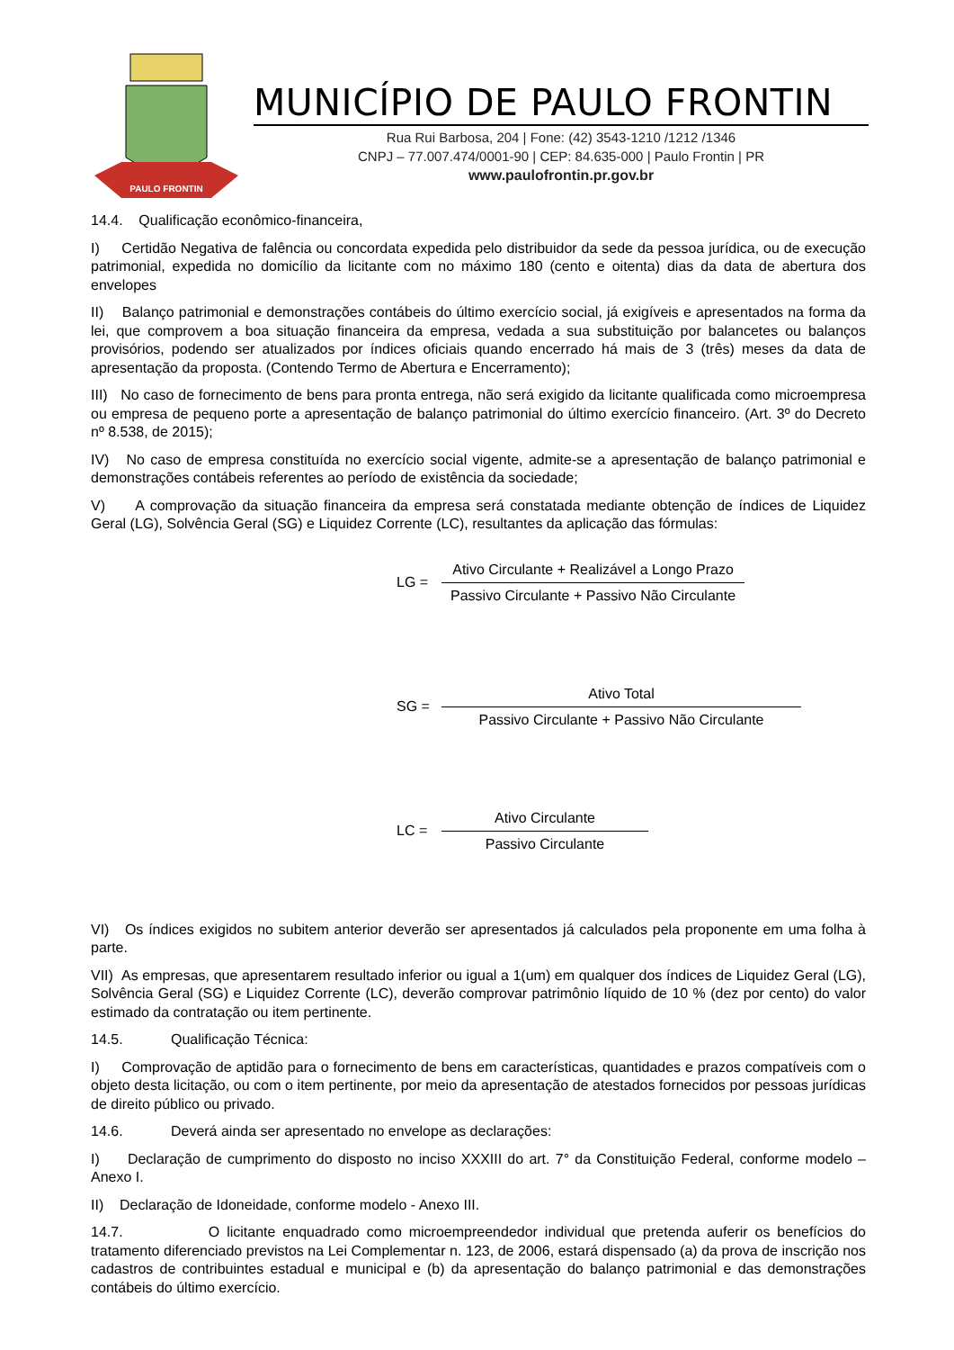PAULO FRONTIN
MUNICÍPIO DE PAULO FRONTIN
Rua Rui Barbosa, 204 | Fone: (42) 3543-1210 /1212 /1346
CNPJ – 77.007.474/0001-90 | CEP: 84.635-000 | Paulo Frontin | PR
www.paulofrontin.pr.gov.br
14.4. Qualificação econômico-financeira,
I) Certidão Negativa de falência ou concordata expedida pelo distribuidor da sede da pessoa jurídica, ou de execução patrimonial, expedida no domicílio da licitante com no máximo 180 (cento e oitenta) dias da data de abertura dos envelopes
II) Balanço patrimonial e demonstrações contábeis do último exercício social, já exigíveis e apresentados na forma da lei, que comprovem a boa situação financeira da empresa, vedada a sua substituição por balancetes ou balanços provisórios, podendo ser atualizados por índices oficiais quando encerrado há mais de 3 (três) meses da data de apresentação da proposta. (Contendo Termo de Abertura e Encerramento);
III) No caso de fornecimento de bens para pronta entrega, não será exigido da licitante qualificada como microempresa ou empresa de pequeno porte a apresentação de balanço patrimonial do último exercício financeiro. (Art. 3º do Decreto nº 8.538, de 2015);
IV) No caso de empresa constituída no exercício social vigente, admite-se a apresentação de balanço patrimonial e demonstrações contábeis referentes ao período de existência da sociedade;
V) A comprovação da situação financeira da empresa será constatada mediante obtenção de índices de Liquidez Geral (LG), Solvência Geral (SG) e Liquidez Corrente (LC), resultantes da aplicação das fórmulas:
LG =
Ativo Circulante + Realizável a Longo Prazo
Passivo Circulante + Passivo Não Circulante
SG =
Ativo Total
Passivo Circulante + Passivo Não Circulante
LC =
Ativo Circulante
Passivo Circulante
VI) Os índices exigidos no subitem anterior deverão ser apresentados já calculados pela proponente em uma folha à parte.
VII) As empresas, que apresentarem resultado inferior ou igual a 1(um) em qualquer dos índices de Liquidez Geral (LG), Solvência Geral (SG) e Liquidez Corrente (LC), deverão comprovar patrimônio líquido de 10 % (dez por cento) do valor estimado da contratação ou item pertinente.
14.5. Qualificação Técnica:
I) Comprovação de aptidão para o fornecimento de bens em características, quantidades e prazos compatíveis com o objeto desta licitação, ou com o item pertinente, por meio da apresentação de atestados fornecidos por pessoas jurídicas de direito público ou privado.
14.6. Deverá ainda ser apresentado no envelope as declarações:
I) Declaração de cumprimento do disposto no inciso XXXIII do art. 7° da Constituição Federal, conforme modelo – Anexo I.
II) Declaração de Idoneidade, conforme modelo - Anexo III.
14.7. O licitante enquadrado como microempreendedor individual que pretenda auferir os benefícios do tratamento diferenciado previstos na Lei Complementar n. 123, de 2006, estará dispensado (a) da prova de inscrição nos cadastros de contribuintes estadual e municipal e (b) da apresentação do balanço patrimonial e das demonstrações contábeis do último exercício.